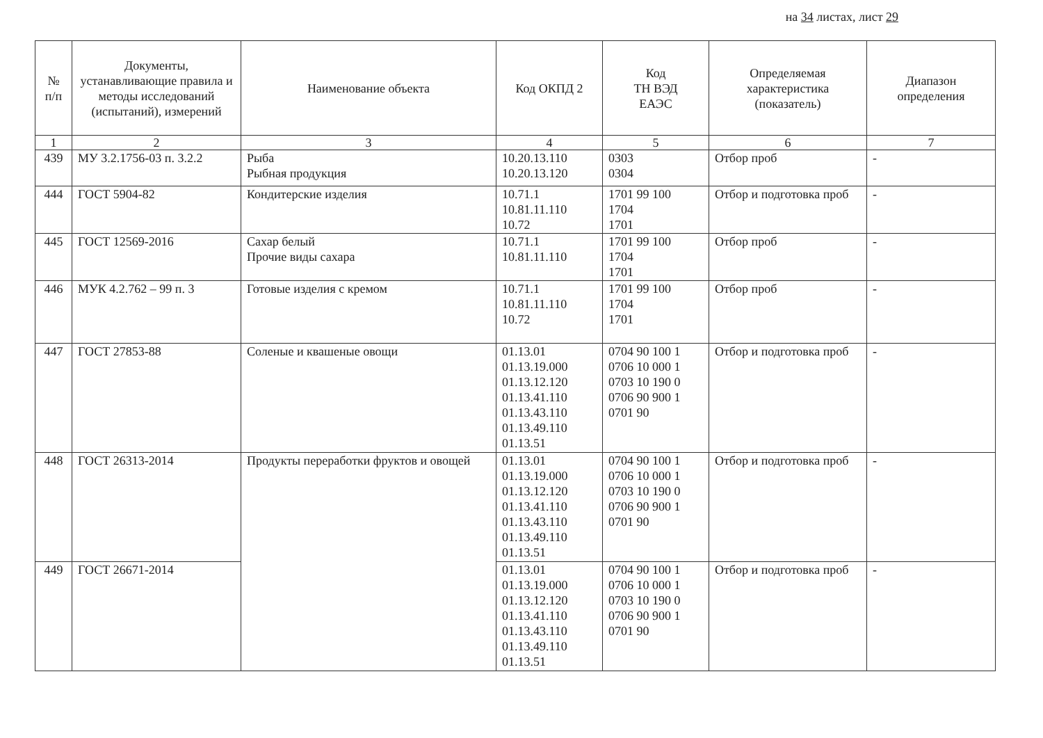на 34 листах, лист 29
| № п/п | Документы, устанавливающие правила и методы исследований (испытаний), измерений | Наименование объекта | Код ОКПД 2 | Код ТН ВЭД ЕАЭС | Определяемая характеристика (показатель) | Диапазон определения |
| --- | --- | --- | --- | --- | --- | --- |
| 1 | 2 | 3 | 4 | 5 | 6 | 7 |
| 439 | МУ 3.2.1756-03 п. 3.2.2 | Рыба Рыбная продукция | 10.20.13.110 10.20.13.120 | 0303 0304 | Отбор проб | - |
| 444 | ГОСТ 5904-82 | Кондитерские изделия | 10.71.1 10.81.11.110 10.72 | 1701 99 100 1704 1701 | Отбор и подготовка проб | - |
| 445 | ГОСТ 12569-2016 | Сахар белый Прочие виды сахара | 10.71.1 10.81.11.110 | 1701 99 100 1704 1701 | Отбор проб | - |
| 446 | МУК 4.2.762 – 99 п. 3 | Готовые изделия с кремом | 10.71.1 10.81.11.110 10.72 | 1701 99 100 1704 1701 | Отбор проб | - |
| 447 | ГОСТ 27853-88 | Соленые и квашеные овощи | 01.13.01 01.13.19.000 01.13.12.120 01.13.41.110 01.13.43.110 01.13.49.110 01.13.51 | 0704 90 100 1 0706 10 000 1 0703 10 190 0 0706 90 900 1 0701 90 | Отбор и подготовка проб | - |
| 448 | ГОСТ 26313-2014 | Продукты переработки фруктов и овощей | 01.13.01 01.13.19.000 01.13.12.120 01.13.41.110 01.13.43.110 01.13.49.110 01.13.51 | 0704 90 100 1 0706 10 000 1 0703 10 190 0 0706 90 900 1 0701 90 | Отбор и подготовка проб | - |
| 449 | ГОСТ 26671-2014 | | 01.13.01 01.13.19.000 01.13.12.120 01.13.41.110 01.13.43.110 01.13.49.110 01.13.51 | 0704 90 100 1 0706 10 000 1 0703 10 190 0 0706 90 900 1 0701 90 | Отбор и подготовка проб | - |